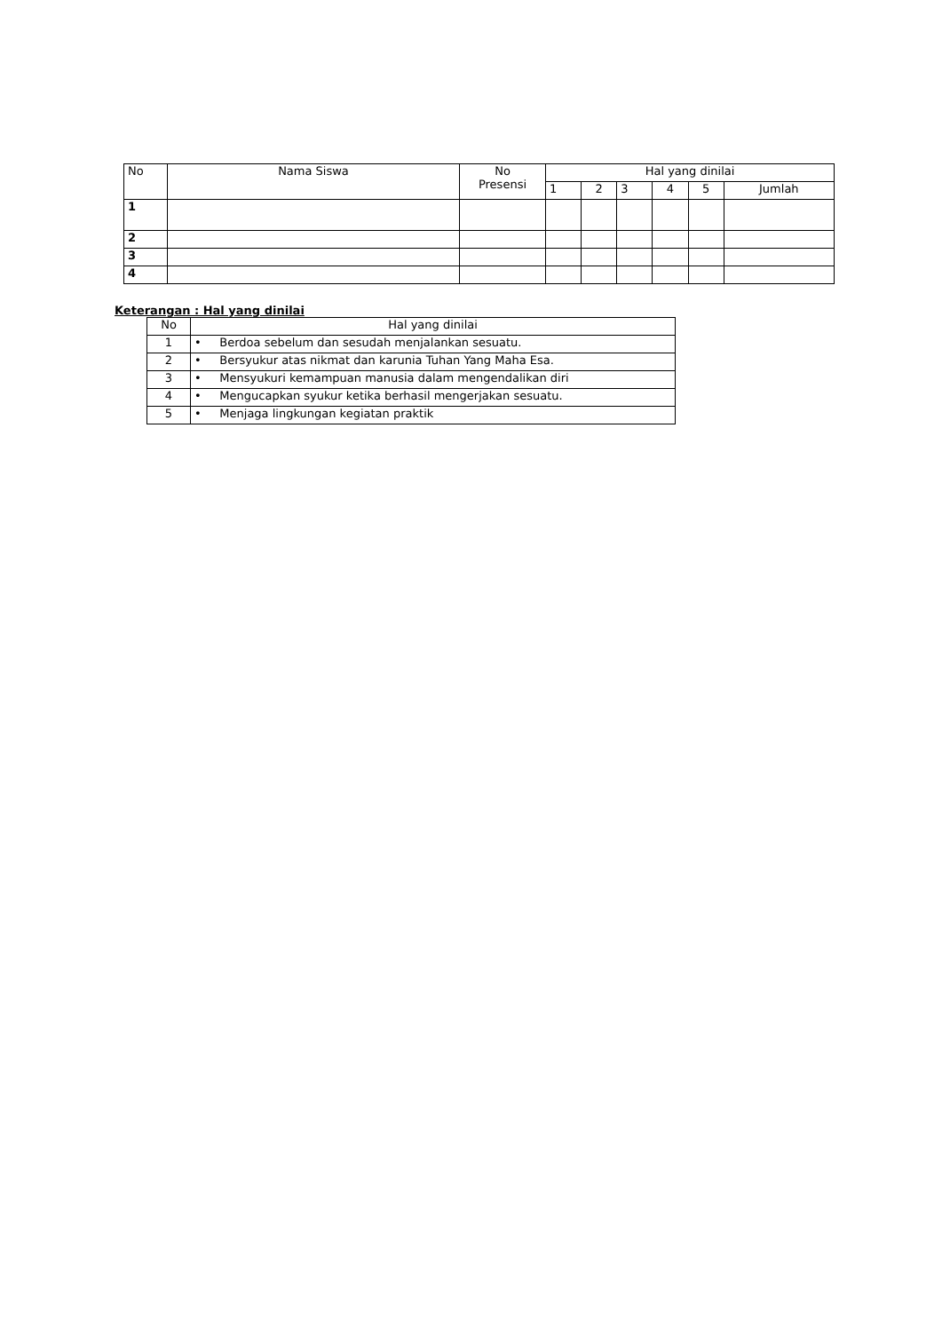| No | Nama Siswa | No Presensi | Hal yang dinilai | | | | | |
| --- | --- | --- | --- | --- | --- | --- | --- | --- |
| | | | 1 | 2 | 3 | 4 | 5 | Jumlah |
| 1 | | | | | | | | |
| 2 | | | | | | | | |
| 3 | | | | | | | | |
| 4 | | | | | | | | |
Keterangan : Hal yang dinilai
| No | Hal yang dinilai |
| --- | --- |
| 1 | • Berdoa sebelum dan sesudah menjalankan sesuatu. |
| 2 | • Bersyukur atas nikmat dan karunia Tuhan Yang Maha Esa. |
| 3 | • Mensyukuri kemampuan manusia dalam mengendalikan diri |
| 4 | • Mengucapkan syukur ketika berhasil mengerjakan sesuatu. |
| 5 | • Menjaga lingkungan kegiatan praktik |